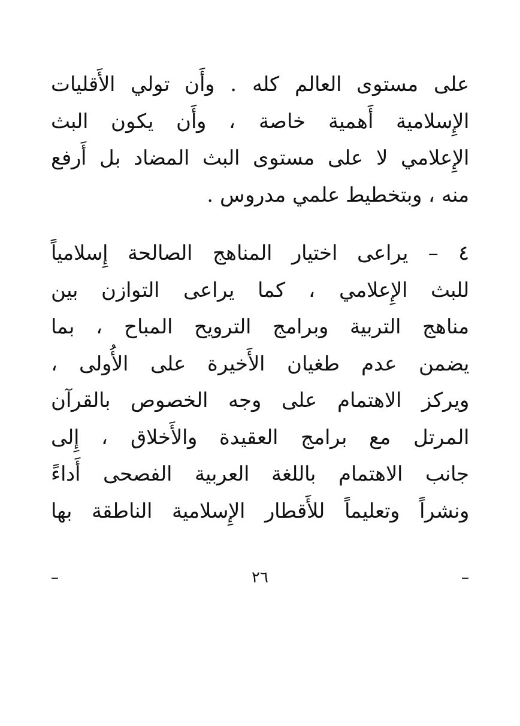على مستوى العالم كله . وأَن تولي الأَقليات
الإِسلامية أَهمية خاصة ، وأَن يكون البث
الإِعلامي لا على مستوى البث المضاد بل أَرفع
منه ، وبتخطيط علمي مدروس .
٤ – يراعى اختيار المناهج الصالحة إِسلامياً
للبث الإِعلامي ، كما يراعى التوازن بين
مناهج التربية وبرامج الترويح المباح ، بما
يضمن عدم طغيان الأَخيرة على الأُولى ،
ويركز الاهتمام على وجه الخصوص بالقرآن
المرتل مع برامج العقيدة والأَخلاق ، إِلى
جانب الاهتمام باللغة العربية الفصحى أَداءً
ونشراً وتعليماً للأَقطار الإِسلامية الناطقة بها
– ٢٦ –